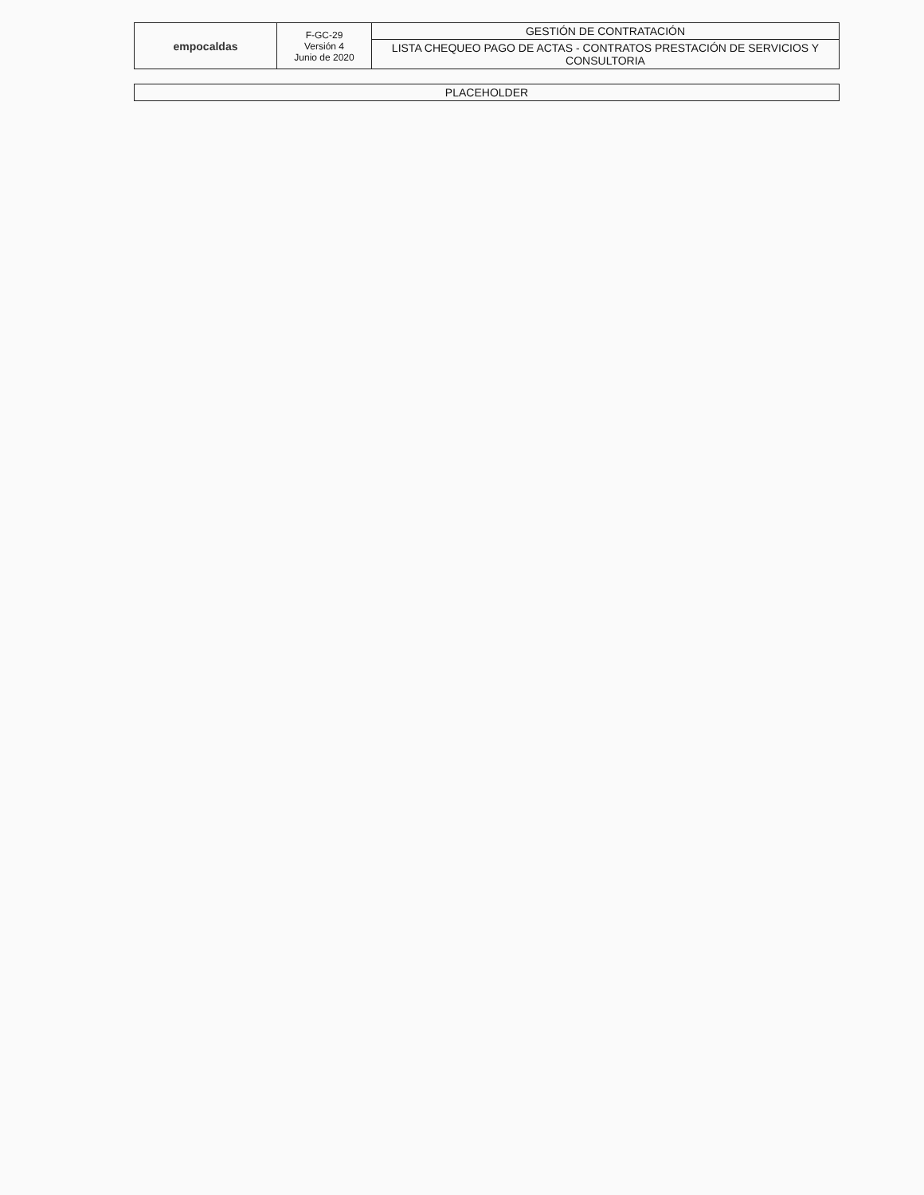| empocaldas | F-GC-29 Versión 4 Junio de 2020 | GESTIÓN DE CONTRATACIÓN |
| | | LISTA CHEQUEO PAGO DE ACTAS - CONTRATOS PRESTACIÓN DE SERVICIOS Y CONSULTORIA |
| PLACEHOLDER |